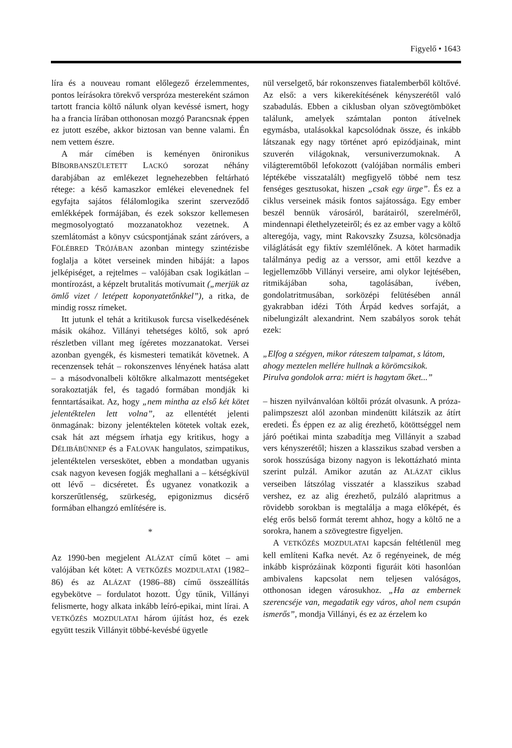Figyelő • 1643
líra és a nouveau romant előlegező érzelem­mentes, pontos leírásokra törekvő verspróza mestereként számon tartott francia költő nálunk olyan kevéssé ismert, hogy ha a francia lírában otthonosan mozgó Parancsnak éppen ez jutott eszébe, akkor biztosan van benne valami. Én nem vettem észre.
A már címében is keményen önironikus BÍBORBANSZÜLETETT LACKÓ sorozat néhány darabjában az emlékezet legnehezebben feltárható rétege: a késő kamaszkor emlékei elevenednek fel egyfajta sajátos félálomlogika szerint szerveződő emlékképek formájában, és ezek sokszor kellemesen megmosolyogtató mozzanatokhoz vezetnek. A szemlátomást a könyv csúcspontjának szánt záróvers, a FÖLÉBRED TRÓJÁBAN azonban mintegy szintézisbe foglalja a kötet verseinek minden hibáját: a lapos jelképiséget, a rejtelmes – valójában csak logikátlan – montírozást, a képzelt brutalitás motívumait („merjük az ömlő vizet / letépett koponyatetőnkkel”), a ritka, de mindig rossz rímeket.
Itt jutunk el tehát a kritikusok furcsa viselkedésének másik okához. Villányi tehetséges költő, sok apró részletben villant meg ígéretes mozzanatokat. Versei azonban gyengék, és kismesteri tematikát követnek. A recenzensek tehát – rokonszenves lényének hatása alatt – a másodvonalbeli költőkre alkalmazott mentségeket sorakoztatják fel, és tagadó formában mondják ki fenntartásaikat. Az, hogy „nem mintha az első két kötet jelentéktelen lett volna”, az ellentétét jelenti önmagának: bizony jelentéktelen kötetek voltak ezek, csak hát azt mégsem írhatja egy kritikus, hogy a DÉLIBÁBÜNNEP és a FALOVAK hangulatos, szimpatikus, jelentéktelen verseskötet, ebben a mondatban ugyanis csak nagyon kevesen fogják meghallani a – kétségkívül ott lévő – dicséretet. És ugyanez vonatkozik a korszerűtlenség, szürkeség, epigonizmus dicsérő formában elhangzó említésére is.
*
Az 1990-ben megjelent ALÁZAT című kötet – ami valójában két kötet: A VETKŐZÉS MOZDULATAI (1982–86) és az ALÁZAT (1986–88) című összeállítás egybekötve – fordulatot hozott. Úgy tűnik, Villányi felismerte, hogy alkata inkább leíró-epikai, mint lírai. A VETKŐZÉS MOZDULATAI három újítást hoz, és ezek együtt teszik Villányit többé-kevésbé ügyetle­
nül verselgető, bár rokonszenves fiatalemberből költővé. Az első: a vers kikerekítésének kényszerétől való szabadulás. Ebben a ciklusban olyan szövegtömböket találunk, amelyek számtalan ponton átívelnek egymásba, utalásokkal kapcsolódnak össze, és inkább látszanak egy nagy történet apró epizódjainak, mint szuverén világoknak, versuniverzumoknak. A világteremtőből lefokozott (valójában normális emberi léptékébe visszatalált) megfigyelő többé nem tesz fenséges gesztusokat, hiszen „csak egy ürge”. És ez a ciklus verseinek másik fontos sajátossága. Egy ember beszél bennük városáról, barátairól, szerelméről, mindennapi élethelyzeteiről; és ez az ember vagy a költő alteregója, vagy, mint Rakovszky Zsuzsa, kölcsönadja világlátását egy fiktív szemlélőnek. A kötet harmadik találmánya pedig az a verssor, ami ettől kezdve a legjellemzőbb Villányi verseire, ami olykor lejtésében, ritmikájában soha, tagolásában, ívében, gondolatritmusában, sorközépi felütésében annál gyakrabban idézi Tóth Árpád kedves sorfaját, a nibelungizált alexandrint. Nem szabályos sorok tehát ezek:
„Elfog a szégyen, mikor ráteszem talpamat, s látom,
ahogy meztelen mellére hullnak a körömcsikok.
Pirulva gondolok arra: miért is hagytam őket...”
– hiszen nyilvánvalóan költői prózát olvasunk. A próza-palimpszeszt alól azonban mindenütt kilátszik az átírt eredeti. És éppen ez az alig érezhető, kötöttséggel nem járó poétikai minta szabadítja meg Villányit a szabad vers kényszerétől; hiszen a klasszikus szabad versben a sorok hosszúsága bizony nagyon is lekottázható minta szerint pulzál. Amikor azután az ALÁZAT ciklus verseiben látszólag visszatér a klasszikus szabad vershez, ez az alig érezhető, pulzáló alapritmus a rövidebb sorokban is megtalálja a maga előképét, és elég erős belső formát teremt ahhoz, hogy a költő ne a sorokra, hanem a szövegtestre figyeljen.
A VETKŐZÉS MOZDULATAI kapcsán feltétlenül meg kell említeni Kafka nevét. Az ő regényeinek, de még inkább kisprózáinak központi figuráit köti hasonlóan ambivalens kapcsolat nem teljesen valóságos, otthonosan idegen városukhoz. „Ha az embernek szerencséje van, megadatik egy város, ahol nem csupán ismerős”, mondja Villányi, és ez az érzelem ko­